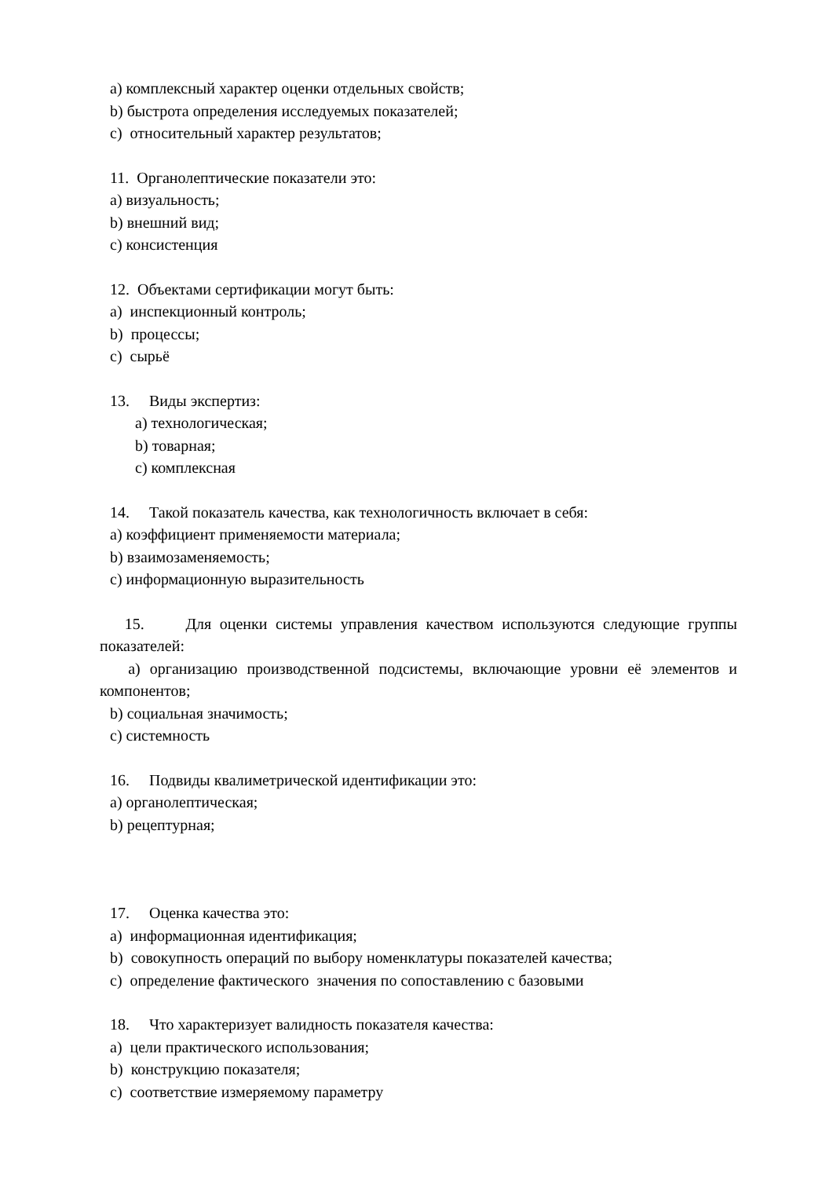a) комплексный характер оценки отдельных свойств;
b) быстрота определения исследуемых показателей;
c) относительный характер результатов;
11. Органолептические показатели это:
a) визуальность;
b) внешний вид;
c) консистенция
12. Объектами сертификации могут быть:
a) инспекционный контроль;
b) процессы;
c) сырьё
13. Виды экспертиз:
a) технологическая;
b) товарная;
c) комплексная
14. Такой показатель качества, как технологичность включает в себя:
a) коэффициент применяемости материала;
b) взаимозаменяемость;
c) информационную выразительность
15. Для оценки системы управления качеством используются следующие группы показателей:
a) организацию производственной подсистемы, включающие уровни её элементов и компонентов;
b) социальная значимость;
c) системность
16. Подвиды квалиметрической идентификации это:
a) органолептическая;
b) рецептурная;
17. Оценка качества это:
a) информационная идентификация;
b) совокупность операций по выбору номенклатуры показателей качества;
c) определение фактического значения по сопоставлению с базовыми
18. Что характеризует валидность показателя качества:
a) цели практического использования;
b) конструкцию показателя;
c) соответствие измеряемому параметру